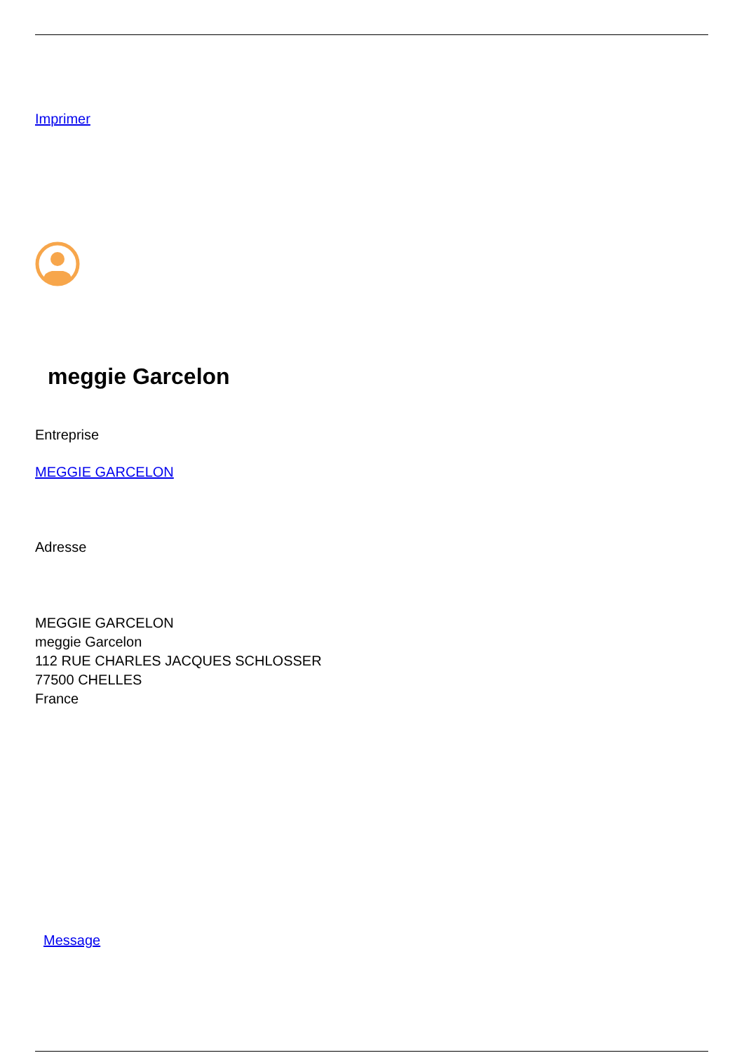Imprimer
meggie Garcelon
Entreprise
MEGGIE GARCELON
Adresse
MEGGIE GARCELON
meggie Garcelon
112 RUE CHARLES JACQUES SCHLOSSER
77500 CHELLES
France
Message